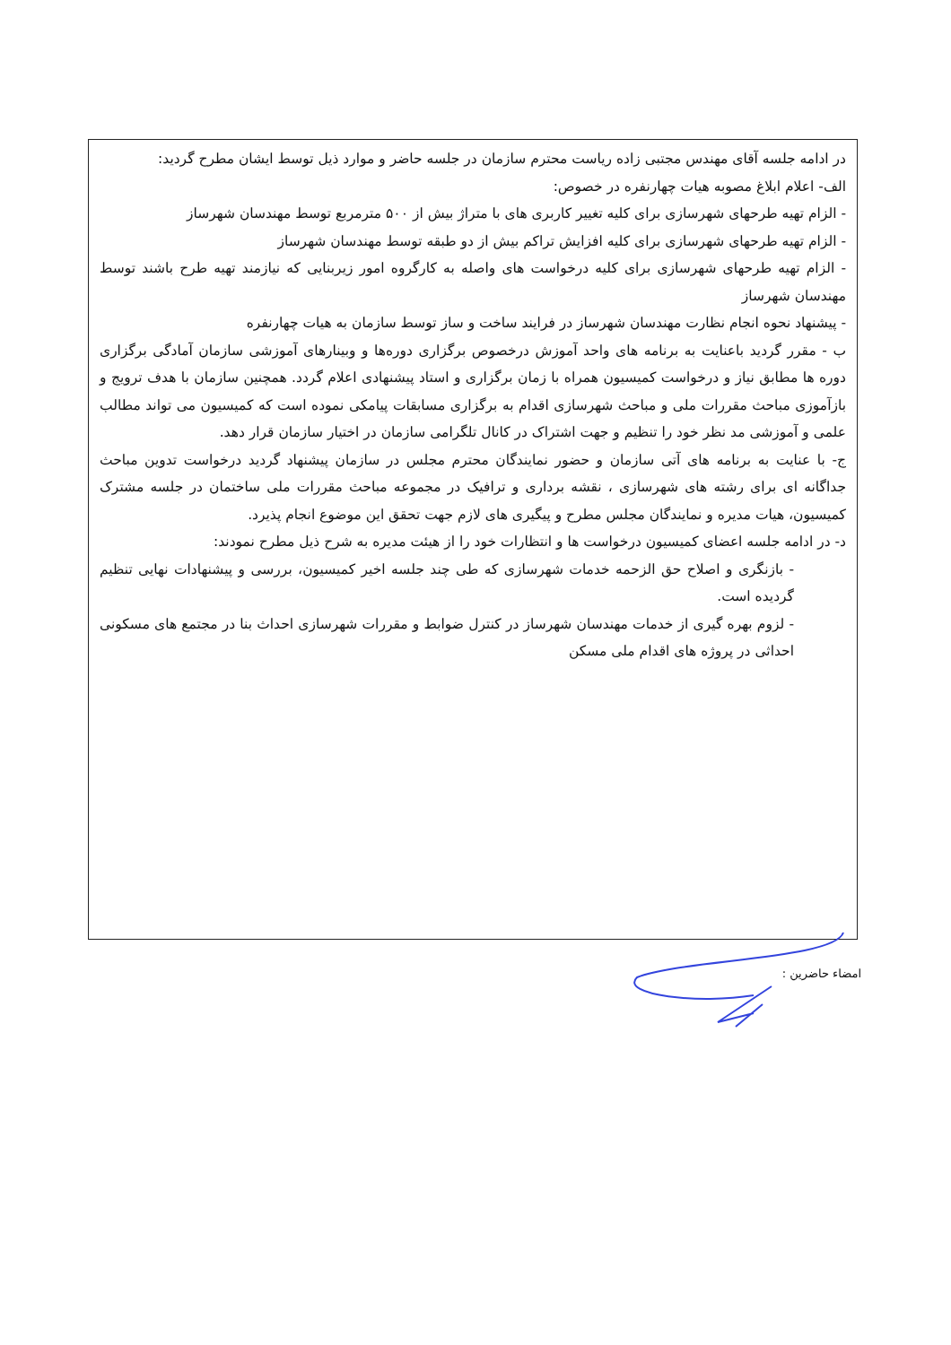در ادامه جلسه آقای مهندس مجتبی زاده ریاست محترم سازمان در جلسه حاضر و موارد ذیل توسط ایشان مطرح گردید:
الف- اعلام ابلاغ مصوبه هیات چهارنفره در خصوص:
- الزام تهیه طرحهای شهرسازی برای کلیه تغییر کاربری های با متراژ بیش از ۵۰۰ مترمربع توسط مهندسان شهرساز
- الزام تهیه طرحهای شهرسازی برای کلیه افزایش تراکم بیش از دو طبقه توسط مهندسان شهرساز
- الزام تهیه طرحهای شهرسازی برای کلیه درخواست های واصله به کارگروه امور زیربنایی که نیازمند تهیه طرح باشند توسط مهندسان شهرساز
- پیشنهاد نحوه انجام نظارت مهندسان شهرساز در فرایند ساخت و ساز توسط سازمان به هیات چهارنفره
ب - مقرر گردید باعنایت به برنامه های واحد آموزش درخصوص برگزاری دوره‌ها و وبینارهای آموزشی سازمان آمادگی برگزاری دوره ها مطابق نیاز و درخواست کمیسیون همراه با زمان برگزاری و استاد پیشنهادی اعلام گردد. همچنین سازمان با هدف ترویج و بازآموزی مباحث مقررات ملی و مباحث شهرسازی اقدام به برگزاری مسابقات پیامکی نموده است که کمیسیون می تواند مطالب علمی و آموزشی مد نظر خود را تنظیم و جهت اشتراک در کانال تلگرامی سازمان در اختیار سازمان قرار دهد.
ج- با عنایت به برنامه های آتی سازمان و حضور نمایندگان محترم مجلس در سازمان پیشنهاد گردید درخواست تدوین مباحث جداگانه ای برای رشته های شهرسازی ، نقشه برداری و ترافیک در مجموعه مباحث مقررات ملی ساختمان در جلسه مشترک کمیسیون، هیات مدیره و نمایندگان مجلس مطرح و پیگیری های لازم جهت تحقق این موضوع انجام پذیرد.
د- در ادامه جلسه اعضای کمیسیون درخواست ها و انتظارات خود را از هیئت مدیره به شرح ذیل مطرح نمودند:
- بازنگری و اصلاح حق الزحمه خدمات شهرسازی که طی چند جلسه اخیر کمیسیون، بررسی و پیشنهادات نهایی تنظیم گردیده است.
- لزوم بهره گیری از خدمات مهندسان شهرساز در کنترل ضوابط و مقررات شهرسازی احداث بنا در مجتمع های مسکونی احداثی در پروژه های اقدام ملی مسکن
امضاء حاضرین :